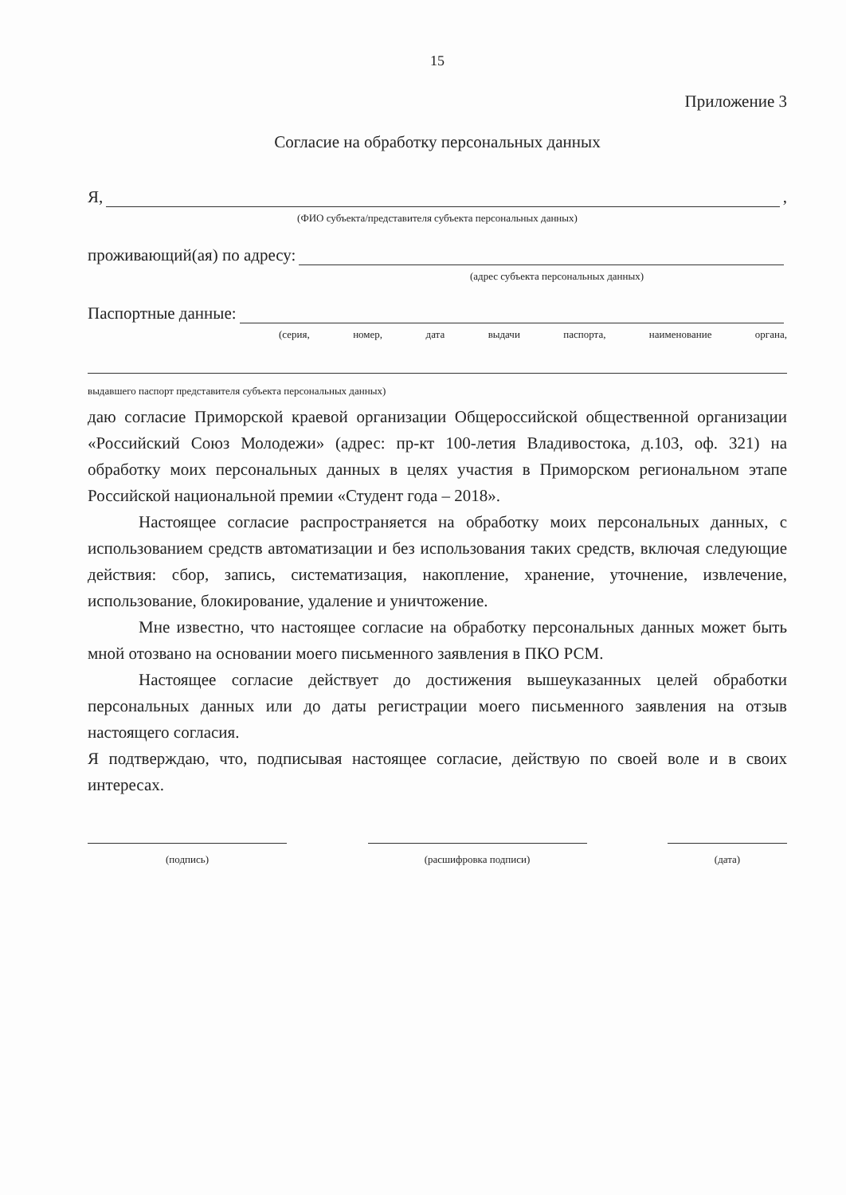15
Приложение 3
Согласие на обработку персональных данных
Я,
,
(ФИО субъекта/представителя субъекта персональных данных)
проживающий(ая) по адресу:
(адрес субъекта персональных данных)
Паспортные данные:
(серия, номер, дата выдачи паспорта, наименование органа,
выдавшего паспорт представителя субъекта персональных данных)
даю согласие Приморской краевой организации Общероссийской общественной организации «Российский Союз Молодежи» (адрес: пр-кт 100-летия Владивостока, д.103, оф. 321) на обработку моих персональных данных в целях участия в Приморском региональном этапе Российской национальной премии «Студент года – 2018».
Настоящее согласие распространяется на обработку моих персональных данных, с использованием средств автоматизации и без использования таких средств, включая следующие действия: сбор, запись, систематизация, накопление, хранение, уточнение, извлечение, использование, блокирование, удаление и уничтожение.
Мне известно, что настоящее согласие на обработку персональных данных может быть мной отозвано на основании моего письменного заявления в ПКО РСМ.
Настоящее согласие действует до достижения вышеуказанных целей обработки персональных данных или до даты регистрации моего письменного заявления на отзыв настоящего согласия.
Я подтверждаю, что, подписывая настоящее согласие, действую по своей воле и в своих интересах.
(подпись) (расшифровка подписи) (дата)